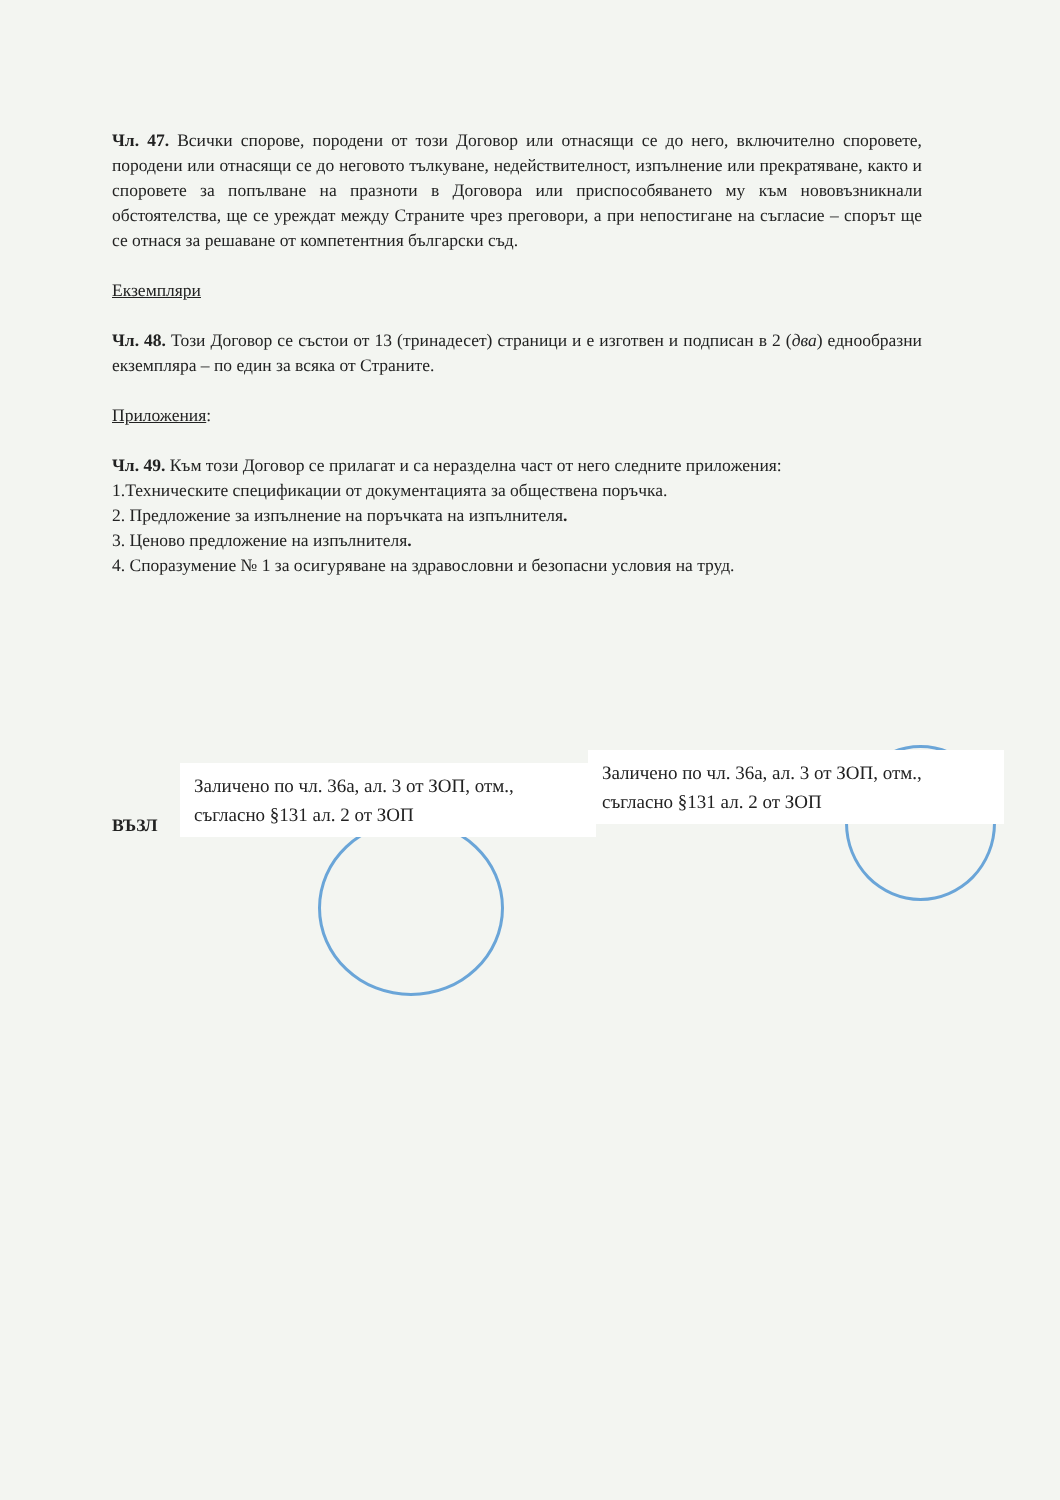Чл. 47. Всички спорове, породени от този Договор или отнасящи се до него, включително споровете, породени или отнасящи се до неговото тълкуване, недействителност, изпълнение или прекратяване, както и споровете за попълване на празноти в Договора или приспособяването му към нововъзникнали обстоятелства, ще се уреждат между Страните чрез преговори, а при непостигане на съгласие – спорът ще се отнася за решаване от компетентния български съд.
Екземпляри
Чл. 48. Този Договор се състои от 13 (тринадесет) страници и е изготвен и подписан в 2 (два) еднообразни екземпляра – по един за всяка от Страните.
Приложения:
Чл. 49. Към този Договор се прилагат и са неразделна част от него следните приложения:
1.Техническите спецификации от документацията за обществена поръчка.
2. Предложение за изпълнение на поръчката на изпълнителя.
3. Ценово предложение на изпълнителя.
4. Споразумение № 1 за осигуряване на здравословни и безопасни условия на труд.
ВЪЗЛ
Заличено по чл. 36а, ал. 3 от ЗОП, отм., съгласно §131 ал. 2 от ЗОП
Заличено по чл. 36а, ал. 3 от ЗОП, отм., съгласно §131 ал. 2 от ЗОП